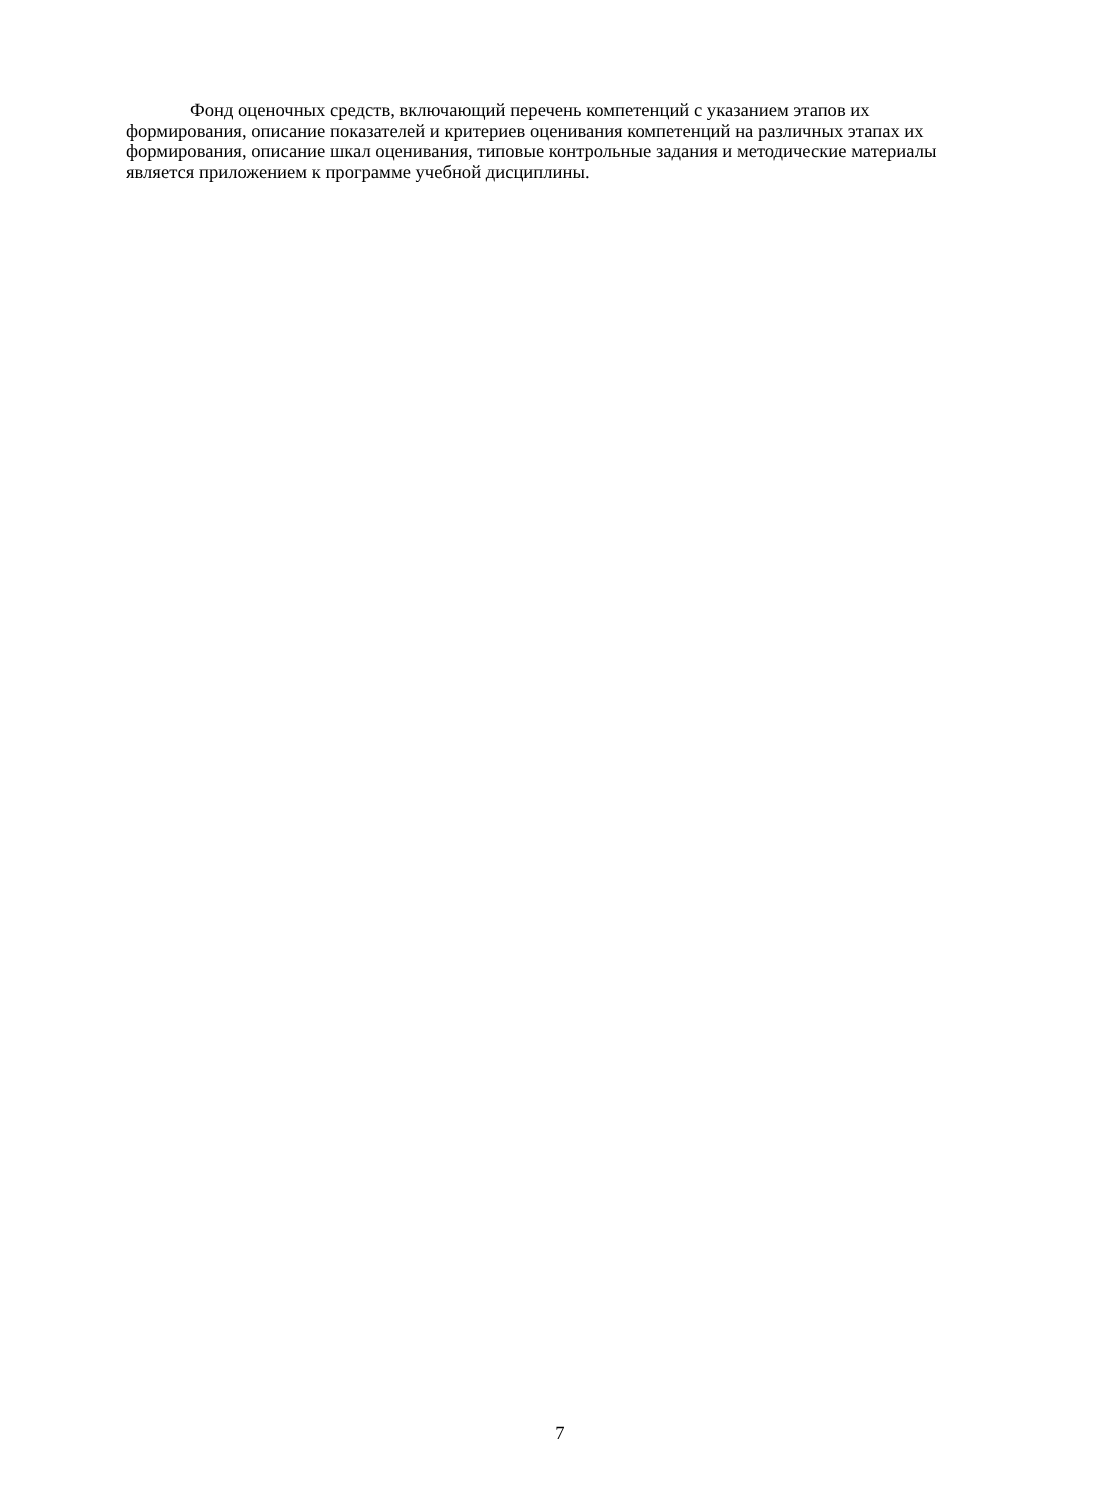Фонд оценочных средств, включающий перечень компетенций с указанием этапов их формирования, описание показателей и критериев оценивания компетенций на различных этапах их формирования, описание шкал оценивания, типовые контрольные задания и методические материалы является приложением к программе учебной дисциплины.
7